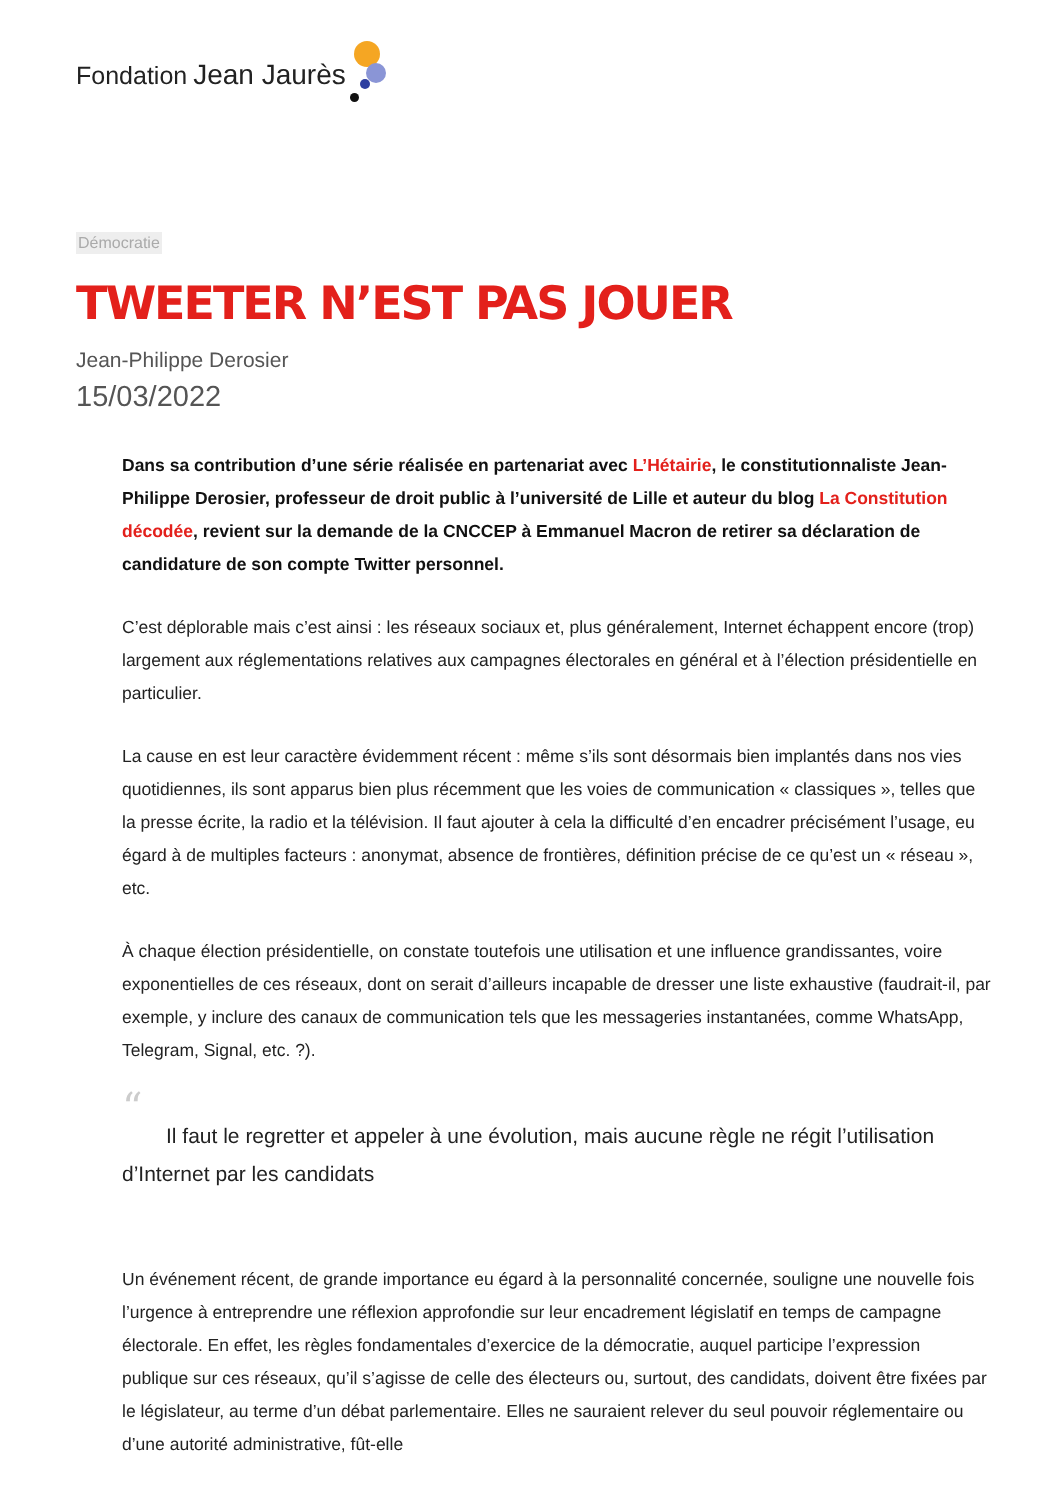Fondation Jean Jaurès
Démocratie
TWEETER N’EST PAS JOUER
Jean-Philippe Derosier
15/03/2022
Dans sa contribution d’une série réalisée en partenariat avec L’Hétairie, le constitutionnaliste Jean-Philippe Derosier, professeur de droit public à l’université de Lille et auteur du blog La Constitution décodée, revient sur la demande de la CNCCEP à Emmanuel Macron de retirer sa déclaration de candidature de son compte Twitter personnel.
C’est déplorable mais c’est ainsi : les réseaux sociaux et, plus généralement, Internet échappent encore (trop) largement aux réglementations relatives aux campagnes électorales en général et à l’élection présidentielle en particulier.
La cause en est leur caractère évidemment récent : même s’ils sont désormais bien implantés dans nos vies quotidiennes, ils sont apparus bien plus récemment que les voies de communication « classiques », telles que la presse écrite, la radio et la télévision. Il faut ajouter à cela la difficulté d’en encadrer précisément l’usage, eu égard à de multiples facteurs : anonymat, absence de frontières, définition précise de ce qu’est un « réseau », etc.
À chaque élection présidentielle, on constate toutefois une utilisation et une influence grandissantes, voire exponentielles de ces réseaux, dont on serait d’ailleurs incapable de dresser une liste exhaustive (faudrait-il, par exemple, y inclure des canaux de communication tels que les messageries instantanées, comme WhatsApp, Telegram, Signal, etc. ?).
“
Il faut le regretter et appeler à une évolution, mais aucune règle ne régit l’utilisation d’Internet par les candidats
Un événement récent, de grande importance eu égard à la personnalité concernée, souligne une nouvelle fois l’urgence à entreprendre une réflexion approfondie sur leur encadrement législatif en temps de campagne électorale. En effet, les règles fondamentales d’exercice de la démocratie, auquel participe l’expression publique sur ces réseaux, qu’il s’agisse de celle des électeurs ou, surtout, des candidats, doivent être fixées par le législateur, au terme d’un débat parlementaire. Elles ne sauraient relever du seul pouvoir réglementaire ou d’une autorité administrative, fût-elle